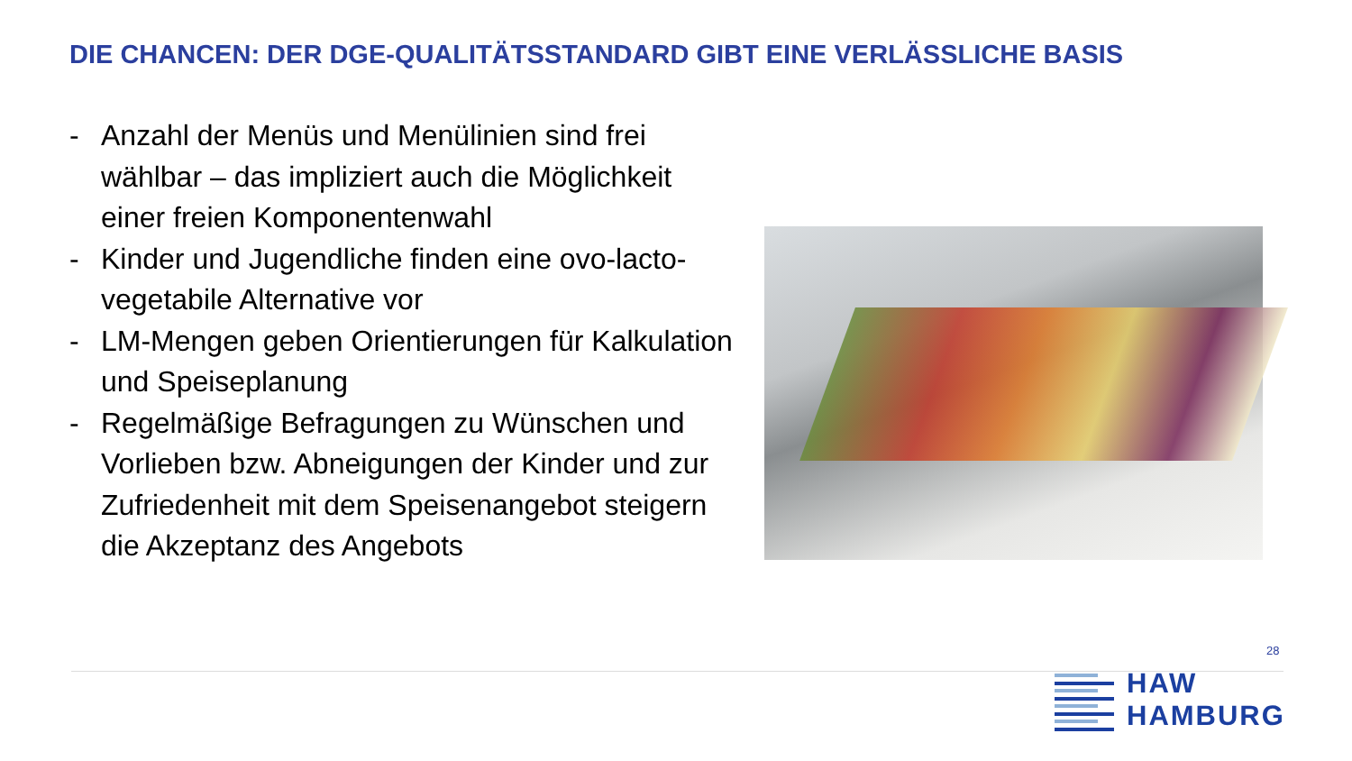DIE CHANCEN: DER DGE-QUALITÄTSSTANDARD GIBT EINE VERLÄSSLICHE BASIS
- Anzahl der Menüs und Menülinien sind frei wählbar – das impliziert auch die Möglichkeit einer freien Komponentenwahl
- Kinder und Jugendliche finden eine ovo-lacto-vegetabile Alternative vor
- LM-Mengen geben Orientierungen für Kalkulation und Speiseplanung
- Regelmäßige Befragungen zu Wünschen und Vorlieben bzw. Abneigungen der Kinder und zur Zufriedenheit mit dem Speisenangebot steigern die Akzeptanz des Angebots
28
HAW
HAMBURG